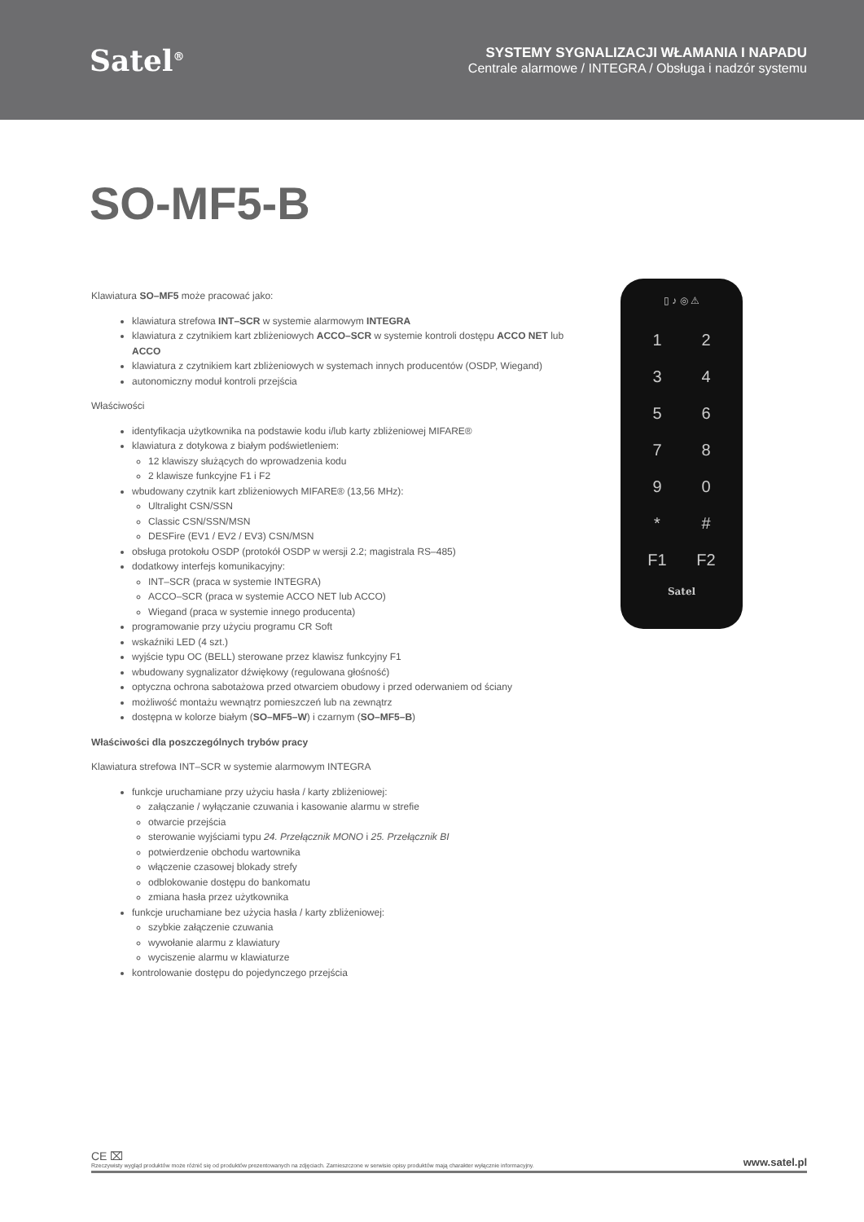Satel<sup>®</sup>
SYSTEMY SYGNALIZACJI WŁAMANIA I NAPADU
Centrale alarmowe / INTEGRA / Obsługa i nadzór systemu
SO-MF5-B
Klawiatura SO–MF5 może pracować jako:
klawiatura strefowa INT–SCR w systemie alarmowym INTEGRA
klawiatura z czytnikiem kart zbliżeniowych ACCO–SCR w systemie kontroli dostępu ACCO NET lub ACCO
klawiatura z czytnikiem kart zbliżeniowych w systemach innych producentów (OSDP, Wiegand)
autonomiczny moduł kontroli przejścia
Właściwości
identyfikacja użytkownika na podstawie kodu i/lub karty zbliżeniowej MIFARE®
klawiatura z dotykowa z białym podświetleniem:
12 klawiszy służących do wprowadzenia kodu
2 klawisze funkcyjne F1 i F2
wbudowany czytnik kart zbliżeniowych MIFARE® (13,56 MHz):
Ultralight CSN/SSN
Classic CSN/SSN/MSN
DESFire (EV1 / EV2 / EV3) CSN/MSN
obsługa protokołu OSDP (protokół OSDP w wersji 2.2; magistrala RS–485)
dodatkowy interfejs komunikacyjny:
INT–SCR (praca w systemie INTEGRA)
ACCO–SCR (praca w systemie ACCO NET lub ACCO)
Wiegand (praca w systemie innego producenta)
programowanie przy użyciu programu CR Soft
wskaźniki LED (4 szt.)
wyjście typu OC (BELL) sterowane przez klawisz funkcyjny F1
wbudowany sygnalizator dźwiękowy (regulowana głośność)
optyczna ochrona sabotażowa przed otwarciem obudowy i przed oderwaniem od ściany
możliwość montażu wewnątrz pomieszczeń lub na zewnątrz
dostępna w kolorze białym (SO–MF5–W) i czarnym (SO–MF5–B)
Właściwości dla poszczególnych trybów pracy
Klawiatura strefowa INT–SCR w systemie alarmowym INTEGRA
funkcje uruchamiane przy użyciu hasła / karty zbliżeniowej:
załączanie / wyłączanie czuwania i kasowanie alarmu w strefie
otwarcie przejścia
sterowanie wyjściami typu 24. Przełącznik MONO i 25. Przełącznik BI
potwierdzenie obchodu wartownika
włączenie czasowej blokady strefy
odblokowanie dostępu do bankomatu
zmiana hasła przez użytkownika
funkcje uruchamiane bez użycia hasła / karty zbliżeniowej:
szybkie załączenie czuwania
wywołanie alarmu z klawiatury
wyciszenie alarmu w klawiaturze
kontrolowanie dostępu do pojedynczego przejścia
▯ ♪ ◎ ⚠
1234567890 * # F1 F2
Satel
CE ⌧
Rzeczywisty wygląd produktów może różnić się od produktów prezentowanych na zdjęciach. Zamieszczone w serwisie opisy produktów mają charakter wyłącznie informacyjny.
www.satel.pl